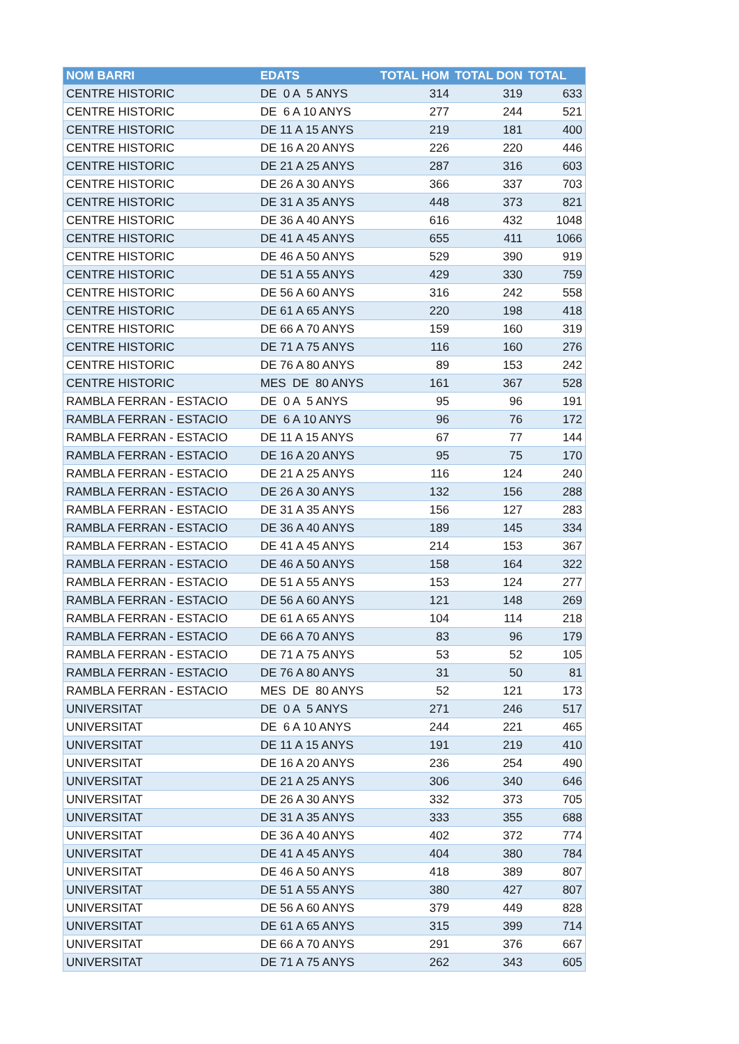| NOM BARRI | EDATS | TOTAL HOM | TOTAL DON | TOTAL |
| --- | --- | --- | --- | --- |
| CENTRE HISTORIC | DE 0 A 5 ANYS | 314 | 319 | 633 |
| CENTRE HISTORIC | DE 6 A 10 ANYS | 277 | 244 | 521 |
| CENTRE HISTORIC | DE 11 A 15 ANYS | 219 | 181 | 400 |
| CENTRE HISTORIC | DE 16 A 20 ANYS | 226 | 220 | 446 |
| CENTRE HISTORIC | DE 21 A 25 ANYS | 287 | 316 | 603 |
| CENTRE HISTORIC | DE 26 A 30 ANYS | 366 | 337 | 703 |
| CENTRE HISTORIC | DE 31 A 35 ANYS | 448 | 373 | 821 |
| CENTRE HISTORIC | DE 36 A 40 ANYS | 616 | 432 | 1048 |
| CENTRE HISTORIC | DE 41 A 45 ANYS | 655 | 411 | 1066 |
| CENTRE HISTORIC | DE 46 A 50 ANYS | 529 | 390 | 919 |
| CENTRE HISTORIC | DE 51 A 55 ANYS | 429 | 330 | 759 |
| CENTRE HISTORIC | DE 56 A 60 ANYS | 316 | 242 | 558 |
| CENTRE HISTORIC | DE 61 A 65 ANYS | 220 | 198 | 418 |
| CENTRE HISTORIC | DE 66 A 70 ANYS | 159 | 160 | 319 |
| CENTRE HISTORIC | DE 71 A 75 ANYS | 116 | 160 | 276 |
| CENTRE HISTORIC | DE 76 A 80 ANYS | 89 | 153 | 242 |
| CENTRE HISTORIC | MES DE 80 ANYS | 161 | 367 | 528 |
| RAMBLA FERRAN - ESTACIO | DE 0 A 5 ANYS | 95 | 96 | 191 |
| RAMBLA FERRAN - ESTACIO | DE 6 A 10 ANYS | 96 | 76 | 172 |
| RAMBLA FERRAN - ESTACIO | DE 11 A 15 ANYS | 67 | 77 | 144 |
| RAMBLA FERRAN - ESTACIO | DE 16 A 20 ANYS | 95 | 75 | 170 |
| RAMBLA FERRAN - ESTACIO | DE 21 A 25 ANYS | 116 | 124 | 240 |
| RAMBLA FERRAN - ESTACIO | DE 26 A 30 ANYS | 132 | 156 | 288 |
| RAMBLA FERRAN - ESTACIO | DE 31 A 35 ANYS | 156 | 127 | 283 |
| RAMBLA FERRAN - ESTACIO | DE 36 A 40 ANYS | 189 | 145 | 334 |
| RAMBLA FERRAN - ESTACIO | DE 41 A 45 ANYS | 214 | 153 | 367 |
| RAMBLA FERRAN - ESTACIO | DE 46 A 50 ANYS | 158 | 164 | 322 |
| RAMBLA FERRAN - ESTACIO | DE 51 A 55 ANYS | 153 | 124 | 277 |
| RAMBLA FERRAN - ESTACIO | DE 56 A 60 ANYS | 121 | 148 | 269 |
| RAMBLA FERRAN - ESTACIO | DE 61 A 65 ANYS | 104 | 114 | 218 |
| RAMBLA FERRAN - ESTACIO | DE 66 A 70 ANYS | 83 | 96 | 179 |
| RAMBLA FERRAN - ESTACIO | DE 71 A 75 ANYS | 53 | 52 | 105 |
| RAMBLA FERRAN - ESTACIO | DE 76 A 80 ANYS | 31 | 50 | 81 |
| RAMBLA FERRAN - ESTACIO | MES DE 80 ANYS | 52 | 121 | 173 |
| UNIVERSITAT | DE 0 A 5 ANYS | 271 | 246 | 517 |
| UNIVERSITAT | DE 6 A 10 ANYS | 244 | 221 | 465 |
| UNIVERSITAT | DE 11 A 15 ANYS | 191 | 219 | 410 |
| UNIVERSITAT | DE 16 A 20 ANYS | 236 | 254 | 490 |
| UNIVERSITAT | DE 21 A 25 ANYS | 306 | 340 | 646 |
| UNIVERSITAT | DE 26 A 30 ANYS | 332 | 373 | 705 |
| UNIVERSITAT | DE 31 A 35 ANYS | 333 | 355 | 688 |
| UNIVERSITAT | DE 36 A 40 ANYS | 402 | 372 | 774 |
| UNIVERSITAT | DE 41 A 45 ANYS | 404 | 380 | 784 |
| UNIVERSITAT | DE 46 A 50 ANYS | 418 | 389 | 807 |
| UNIVERSITAT | DE 51 A 55 ANYS | 380 | 427 | 807 |
| UNIVERSITAT | DE 56 A 60 ANYS | 379 | 449 | 828 |
| UNIVERSITAT | DE 61 A 65 ANYS | 315 | 399 | 714 |
| UNIVERSITAT | DE 66 A 70 ANYS | 291 | 376 | 667 |
| UNIVERSITAT | DE 71 A 75 ANYS | 262 | 343 | 605 |